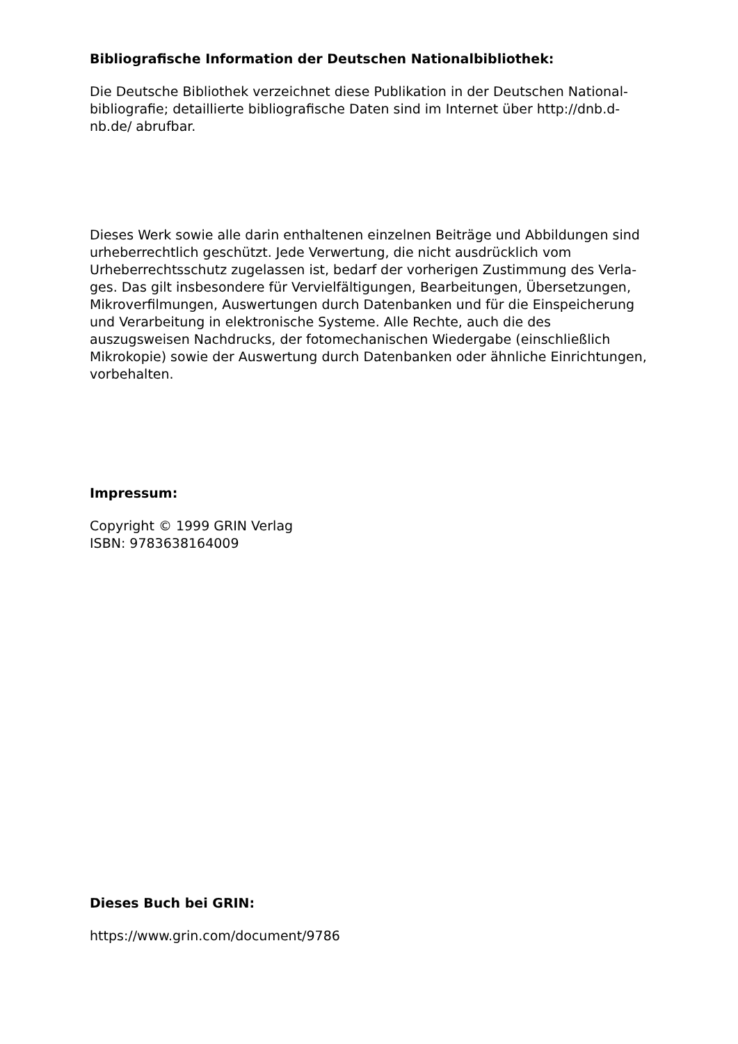Bibliografische Information der Deutschen Nationalbibliothek:
Die Deutsche Bibliothek verzeichnet diese Publikation in der Deutschen National-bibliografie; detaillierte bibliografische Daten sind im Internet über http://dnb.d-nb.de/ abrufbar.
Dieses Werk sowie alle darin enthaltenen einzelnen Beiträge und Abbildungen sind urheberrechtlich geschützt. Jede Verwertung, die nicht ausdrücklich vom Urheberrechtsschutz zugelassen ist, bedarf der vorherigen Zustimmung des Verla-ges. Das gilt insbesondere für Vervielfältigungen, Bearbeitungen, Übersetzungen, Mikroverfilmungen, Auswertungen durch Datenbanken und für die Einspeicherung und Verarbeitung in elektronische Systeme. Alle Rechte, auch die des auszugsweisen Nachdrucks, der fotomechanischen Wiedergabe (einschließlich Mikrokopie) sowie der Auswertung durch Datenbanken oder ähnliche Einrichtungen, vorbehalten.
Impressum:
Copyright © 1999 GRIN Verlag
ISBN: 9783638164009
Dieses Buch bei GRIN:
https://www.grin.com/document/9786